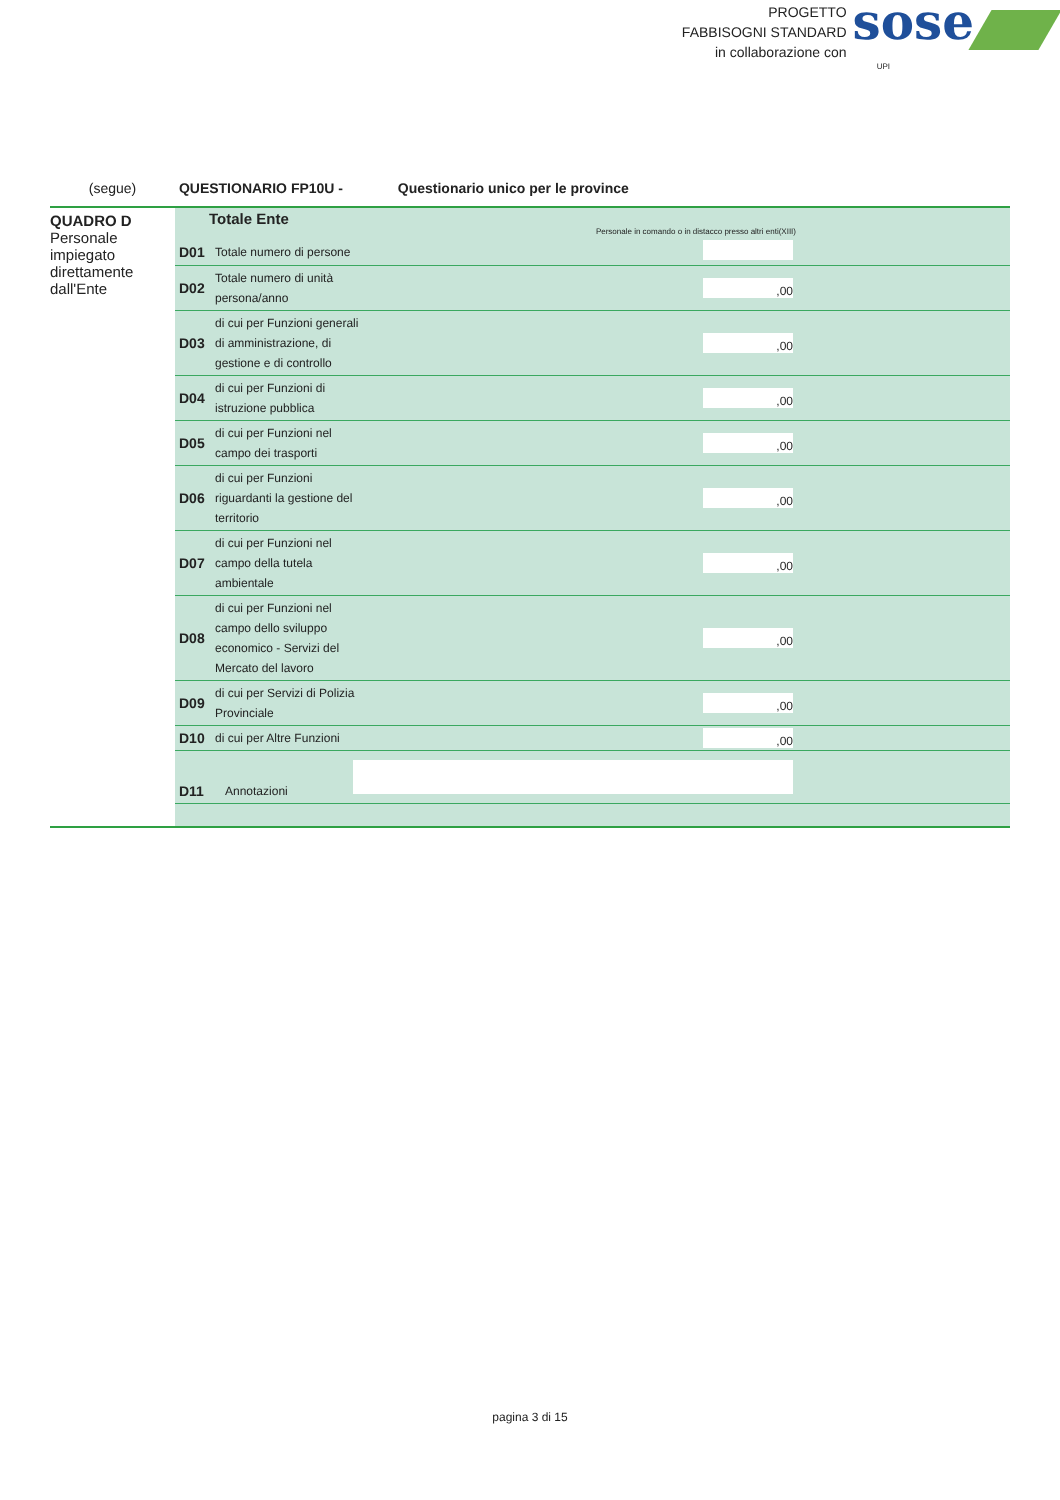PROGETTO
FABBISOGNI STANDARD
in collaborazione con
sose
UPI
(segue) QUESTIONARIO FP10U - Questionario unico per le province
QUADRO D
Personale impiegato direttamente dall'Ente
| Totale Ente Personale in comando o in distacco presso altri enti(XIII) | | | |
| D01 | Totale numero di persone | | |
| D02 | Totale numero di unità persona/anno | ,00 | |
| D03 | di cui per Funzioni generali di amministrazione, di gestione e di controllo | ,00 | |
| D04 | di cui per Funzioni di istruzione pubblica | ,00 | |
| D05 | di cui per Funzioni nel campo dei trasporti | ,00 | |
| D06 | di cui per Funzioni riguardanti la gestione del territorio | ,00 | |
| D07 | di cui per Funzioni nel campo della tutela ambientale | ,00 | |
| D08 | di cui per Funzioni nel campo dello sviluppo economico - Servizi del Mercato del lavoro | ,00 | |
| D09 | di cui per Servizi di Polizia Provinciale | ,00 | |
| D10 | di cui per Altre Funzioni | ,00 | |
| D11 | Annotazioni | | |
pagina 3 di 15